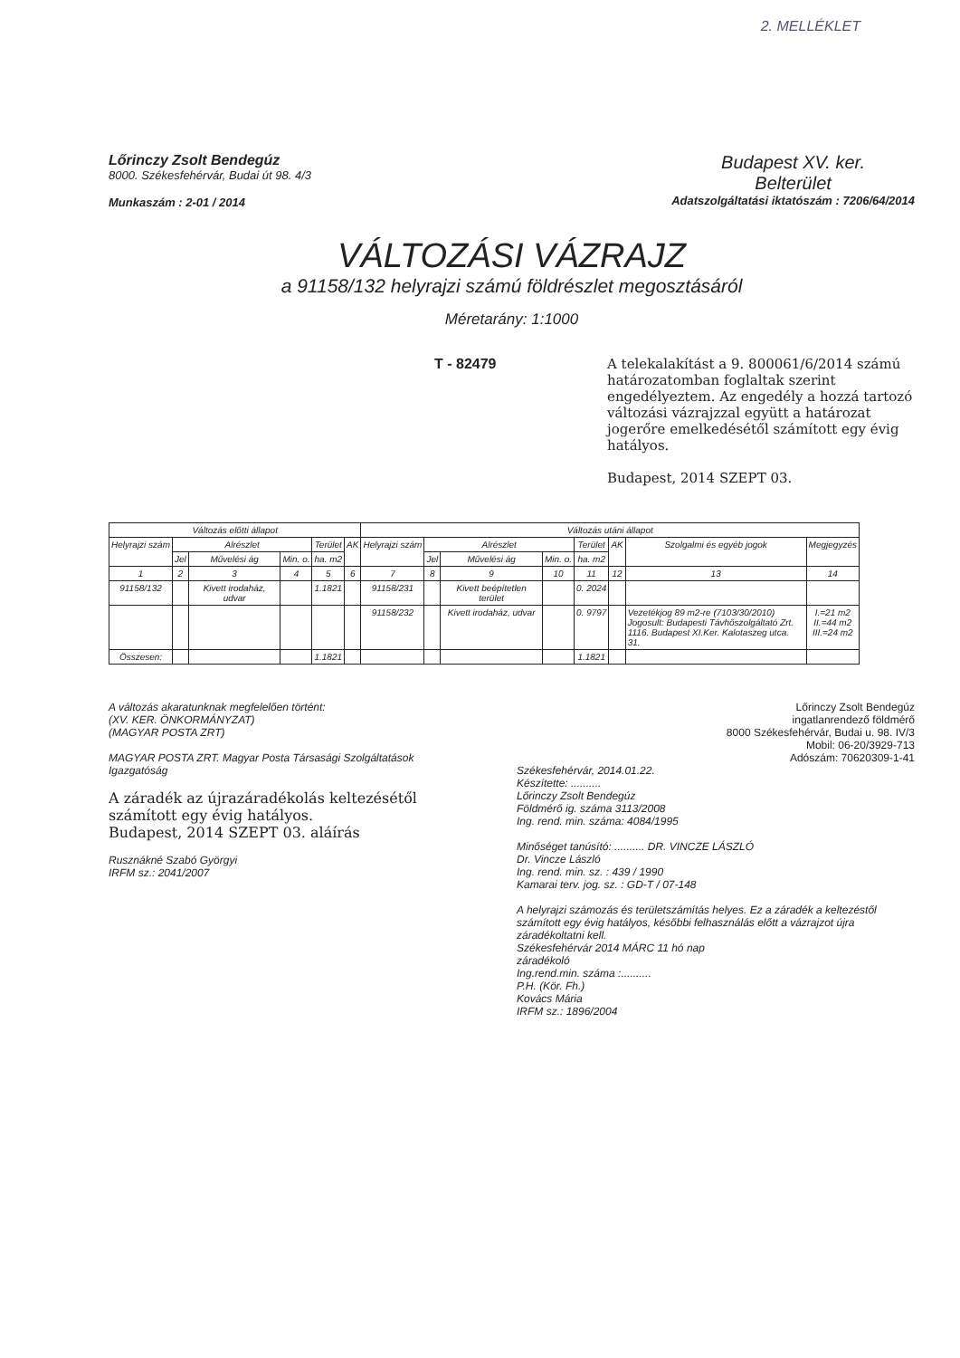2. MELLÉKLET
Lőrinczy Zsolt Bendegúz
8000. Székesfehérvár, Budai út 98. 4/3
Munkaszám : 2-01 / 2014
Budapest XV. ker.
Belterület
Adatszolgáltatási iktatószám : 7206/64/2014
VÁLTOZÁSI VÁZRAJZ
a 91158/132 helyrajzi számú földrészlet megosztásáról
Méretarány: 1:1000
T - 82479 A telekalakítást a 9. 800061/6/2014 számú határozatomban foglaltak szerint engedélyeztem. Az engedély a hozzá tartozó változási vázrajzzal együtt a határozat jogerőre emelkedésétől számított egy évig hatályos.
Budapest, 2014 SZEPT 03.
| Változás előtti állapot | | | | | | Változás utáni állapot | | | | | | | |
| --- | --- | --- | --- | --- | --- | --- | --- | --- | --- | --- | --- | --- | --- |
| Helyrajzi szám | Alrészlet | | | Terület | AK | Helyrajzi szám | Alrészlet | | | Terület | AK | Szolgalmi és egyéb jogok | Megjegyzés |
| | Jel | Művelési ág | Min. o. | ha. m2 | | | Jel | Művelési ág | Min. o. | ha. m2 | | | |
| 1 | 2 | 3 | 4 | 5 | 6 | 7 | 8 | 9 | 10 | 11 | 12 | 13 | 14 |
| 91158/132 | | Kivett irodaház, udvar | | 1.1821 | | 91158/231 | | Kivett beépítetlen terület | | 0. 2024 | | | |
| | | | | | | 91158/232 | | Kivett irodaház, udvar | | 0. 9797 | | Vezetékjog 89 m2-re (7103/30/2010) Jogosult: Budapesti Távhőszolgáltató Zrt. 1116. Budapest XI.Ker. Kalotaszeg utca. 31. | I.=21 m2 II.=44 m2 III.=24 m2 |
| Összesen: | | | | 1.1821 | | | | | | 1.1821 | | | |
A változás akaratunknak megfelelően történt:
(XV. KER. ÖNKORMÁNYZAT)
(MAGYAR POSTA ZRT)
MAGYAR POSTA ZRT. Magyar Posta Társasági Szolgáltatások Igazgatóság
A záradék az újrazáradékolás keltezésétől számított egy évig hatályos.
Budapest, 2014 SZEPT 03. aláírás
Rusznákné Szabó Györgyi
IRFM sz.: 2041/2007
Lőrinczy Zsolt Bendegúz
ingatlanrendező földmérő
8000 Székesfehérvár, Budai u. 98. IV/3
Mobil: 06-20/3929-713
Adószám: 70620309-1-41
Székesfehérvár, 2014.01.22.
Készítette: ..........
Lőrinczy Zsolt Bendegúz
Földmérő ig. száma 3113/2008
Ing. rend. min. száma: 4084/1995
Minőséget tanúsító: .......... DR. VINCZE LÁSZLÓ
Dr. Vincze László
Ing. rend. min. sz. : 439 / 1990
Kamarai terv. jog. sz. : GD-T / 07-148
A helyrajzi számozás és területszámítás helyes. Ez a záradék a keltezéstől számított egy évig hatályos, későbbi felhasználás előtt a vázrajzot újra záradékoltatni kell.
Székesfehérvár 2014 MÁRC 11 hó nap
záradékoló
Ing.rend.min. száma :..........
P.H. (Kör. Fh.)
Kovács Mária
IRFM sz.: 1896/2004